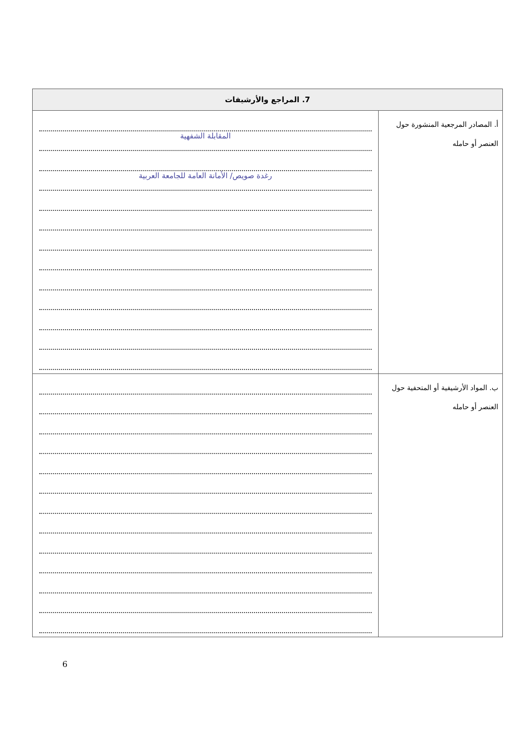| 7. المراجع والأرشيفات | |
| --- | --- |
| أ. المصادر المرجعية المنشورة حول العنصر أو حامله | المقابلة الشفهية رغدة صويص/ الأمانة العامة للجامعة العربية |
| ب. المواد الأرشيفية أو المتحفية حول العنصر أو حامله | |
6